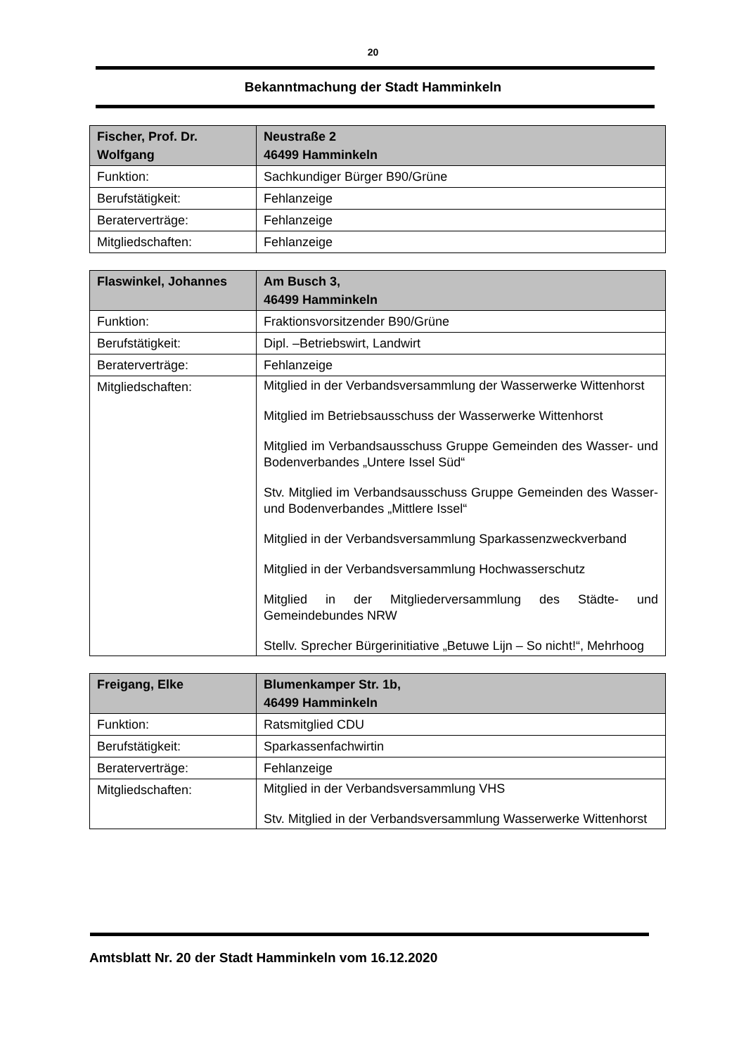20
Bekanntmachung der Stadt Hamminkeln
| Fischer, Prof. Dr. Wolfgang | Neustraße 2 46499 Hamminkeln |
| Funktion: | Sachkundiger Bürger B90/Grüne |
| Berufstätigkeit: | Fehlanzeige |
| Beraterverträge: | Fehlanzeige |
| Mitgliedschaften: | Fehlanzeige |
| Flaswinkel, Johannes | Am Busch 3, 46499 Hamminkeln |
| Funktion: | Fraktionsvorsitzender B90/Grüne |
| Berufstätigkeit: | Dipl. –Betriebswirt, Landwirt |
| Beraterverträge: | Fehlanzeige |
| Mitgliedschaften: | Mitglied in der Verbandsversammlung der Wasserwerke Wittenhorst Mitglied im Betriebsausschuss der Wasserwerke Wittenhorst Mitglied im Verbandsausschuss Gruppe Gemeinden des Wasser- und Bodenverbandes „Untere Issel Süd“ Stv. Mitglied im Verbandsausschuss Gruppe Gemeinden des Wasser- und Bodenverbandes „Mittlere Issel“ Mitglied in der Verbandsversammlung Sparkassenzweckverband Mitglied in der Verbandsversammlung Hochwasserschutz Mitglied in der Mitgliederversammlung des Städte- und Gemeindebundes NRW Stellv. Sprecher Bürgerinitiative „Betuwe Lijn – So nicht!“, Mehrhoog |
| Freigang, Elke | Blumenkamper Str. 1b, 46499 Hamminkeln |
| Funktion: | Ratsmitglied CDU |
| Berufstätigkeit: | Sparkassenfachwirtin |
| Beraterverträge: | Fehlanzeige |
| Mitgliedschaften: | Mitglied in der Verbandsversammlung VHS Stv. Mitglied in der Verbandsversammlung Wasserwerke Wittenhorst |
Amtsblatt Nr. 20 der Stadt Hamminkeln vom 16.12.2020